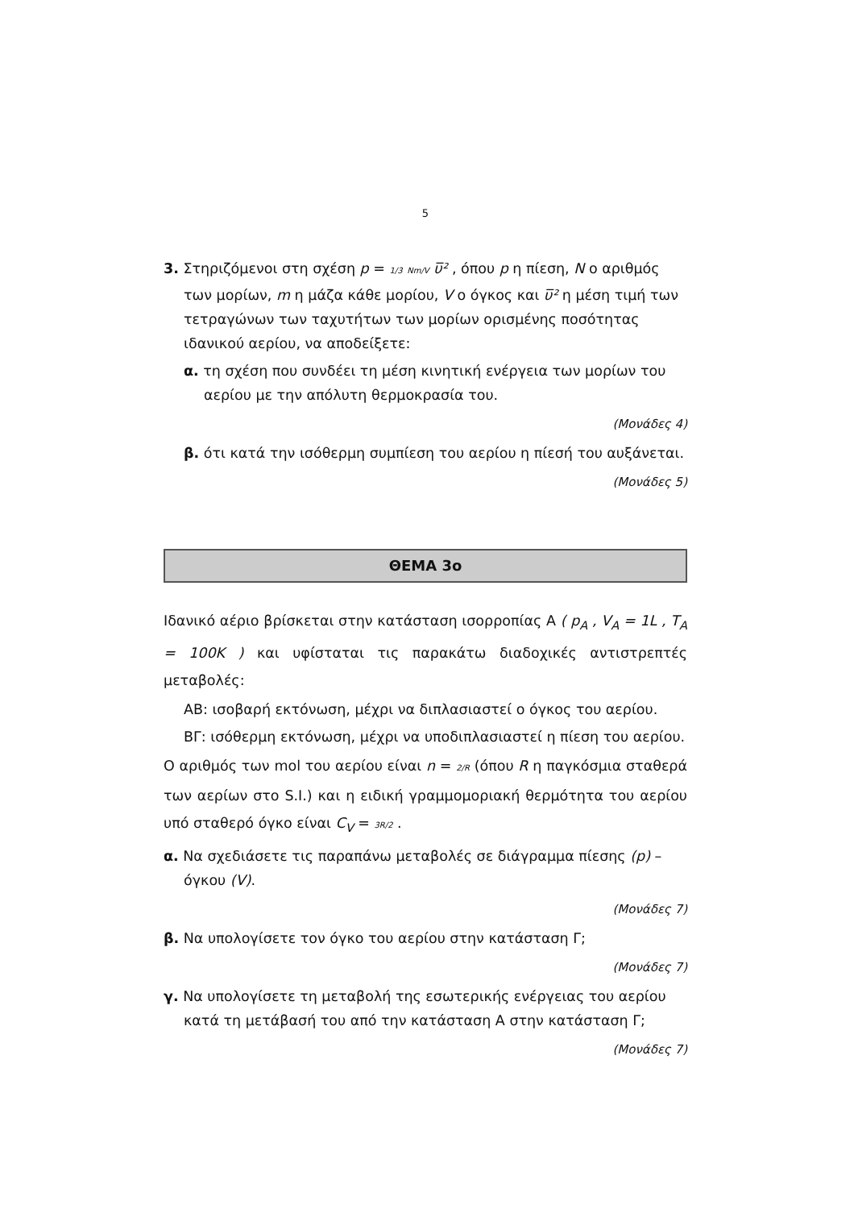5
3. Στηριζόμενοι στη σχέση p = 1/3 Nm/V υ̅² , όπου p η πίεση, N ο αριθμός των μορίων, m η μάζα κάθε μορίου, V ο όγκος και υ̅² η μέση τιμή των τετραγώνων των ταχυτήτων των μορίων ορισμένης ποσότητας ιδανικού αερίου, να αποδείξετε:
α. τη σχέση που συνδέει τη μέση κινητική ενέργεια των μορίων του αερίου με την απόλυτη θερμοκρασία του.
(Μονάδες 4)
β. ότι κατά την ισόθερμη συμπίεση του αερίου η πίεσή του αυξάνεται.
(Μονάδες 5)
ΘΕΜΑ 3ο
Ιδανικό αέριο βρίσκεται στην κατάσταση ισορροπίας Α ( p<sub>A</sub> , V<sub>A</sub> = 1L , T<sub>A</sub> = 100K ) και υφίσταται τις παρακάτω διαδοχικές αντιστρεπτές μεταβολές:
ΑΒ: ισοβαρή εκτόνωση, μέχρι να διπλασιαστεί ο όγκος του αερίου.
ΒΓ: ισόθερμη εκτόνωση, μέχρι να υποδιπλασιαστεί η πίεση του αερίου.
Ο αριθμός των mol του αερίου είναι n = 2/R (όπου R η παγκόσμια σταθερά των αερίων στο S.I.) και η ειδική γραμμομοριακή θερμότητα του αερίου υπό σταθερό όγκο είναι C<sub>V</sub> = 3R/2 .
α. Να σχεδιάσετε τις παραπάνω μεταβολές σε διάγραμμα πίεσης (p) – όγκου (V).
(Μονάδες 7)
β. Να υπολογίσετε τον όγκο του αερίου στην κατάσταση Γ;
(Μονάδες 7)
γ. Να υπολογίσετε τη μεταβολή της εσωτερικής ενέργειας του αερίου κατά τη μετάβασή του από την κατάσταση Α στην κατάσταση Γ;
(Μονάδες 7)